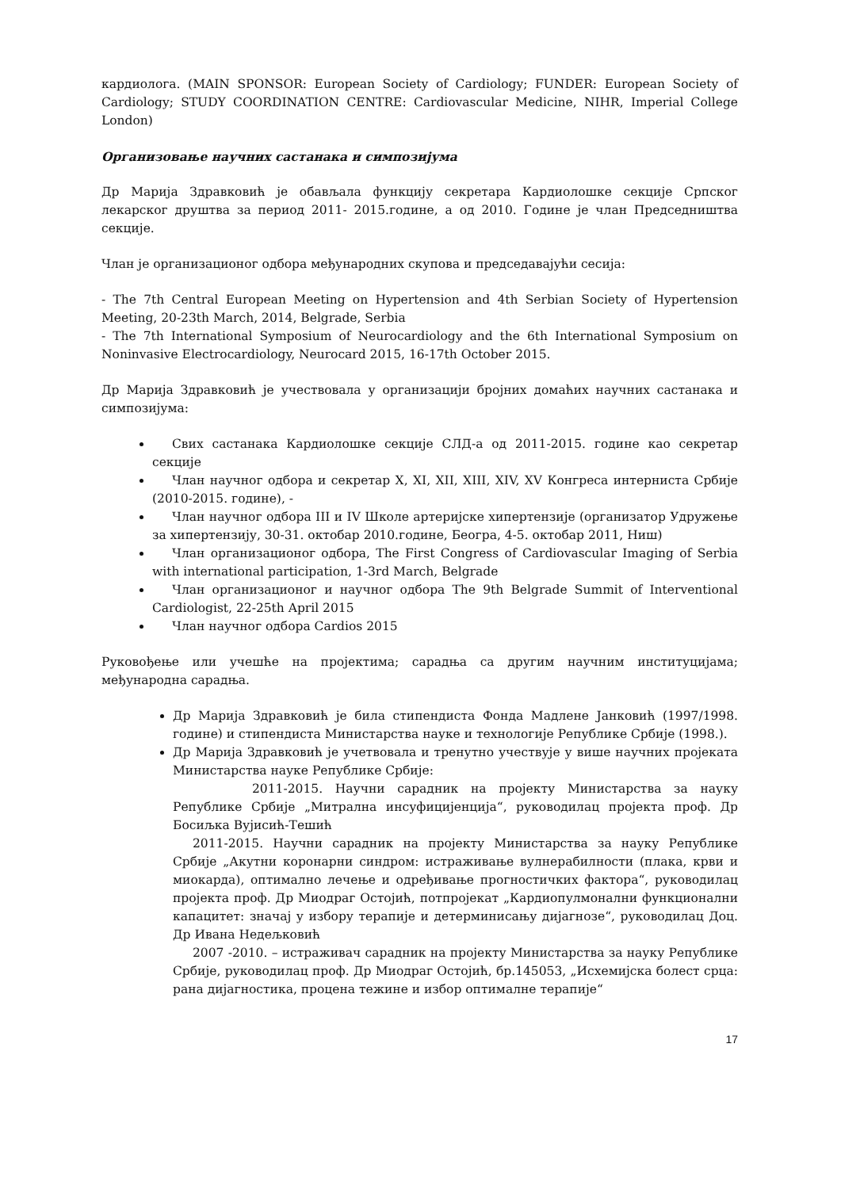кардиолога. (MAIN SPONSOR: European Society of Cardiology; FUNDER: European Society of Cardiology; STUDY COORDINATION CENTRE: Cardiovascular Medicine, NIHR, Imperial College London)
Организовање научних састанака и симпозијума
Др Марија Здравковић је обављала функцију секретара Кардиолошке секције Српског лекарског друштва за период 2011- 2015.године, а од 2010. Године је члан Председништва секције.
Члан је организационог одбора међународних скупова и председавајући сесија:
- The 7th Central European Meeting on Hypertension and 4th Serbian Society of Hypertension Meeting, 20-23th March, 2014, Belgrade, Serbia
- The 7th International Symposium of Neurocardiology and the 6th International Symposium on Noninvasive Electrocardiology, Neurocard 2015, 16-17th October 2015.
Др Марија Здравковић је учествовала у организацији бројних домаћих научних састанака и симпозијума:
Свих састанака Кардиолошке секције СЛД-а од 2011-2015. године као секретар секције
Члан научног одбора и секретар X, XI, XII, XIII, XIV, XV Конгреса интерниста Србије (2010-2015. године), -
Члан научног одбора III и IV Школе артеријске хипертензије (организатор Удружење за хипертензију, 30-31. октобар 2010.године, Београ, 4-5. октобар 2011, Ниш)
Члан организационог одбора, The First Congress of Cardiovascular Imaging of Serbia with international participation, 1-3rd March, Belgrade
Члан организационог и научног одбора The 9th Belgrade Summit of Interventional Cardiologist, 22-25th April 2015
Члан научног одбора Cardios 2015
Руковођење или учешће на пројектима; сарадња са другим научним институцијама; међународна сарадња.
Др Марија Здравковић је била стипендиста Фонда Мадлене Јанковић (1997/1998. године) и стипендиста Министарства науке и технологије Републике Србије (1998.).
Др Марија Здравковић је учетвовала и тренутно учествује у више научних пројеката Министарства науке Републике Србије:
2011-2015. Научни сарадник на пројекту Министарства за науку Републике Србије „Митрална инсуфицијенција“, руководилац пројекта проф. Др Босиљка Вујисић-Тешић
2011-2015. Научни сарадник на пројекту Министарства за науку Републике Србије „Акутни коронарни синдром: истраживање вулнерабилности (плака, крви и миокарда), оптимално лечење и одређивање прогностичких фактора“, руководилац пројекта проф. Др Миодраг Остојић, потпројекат „Кардиопулмонални функционални капацитет: значај у избору терапије и детерминисању дијагнозе“, руководилац Доц. Др Ивана Недељковић
2007 -2010. – истраживач сарадник на пројекту Министарства за науку Републике Србије, руководилац проф. Др Миодраг Остојић, бр.145053, „Исхемијска болест срца: рана дијагностика, процена тежине и избор оптималне терапије“
17